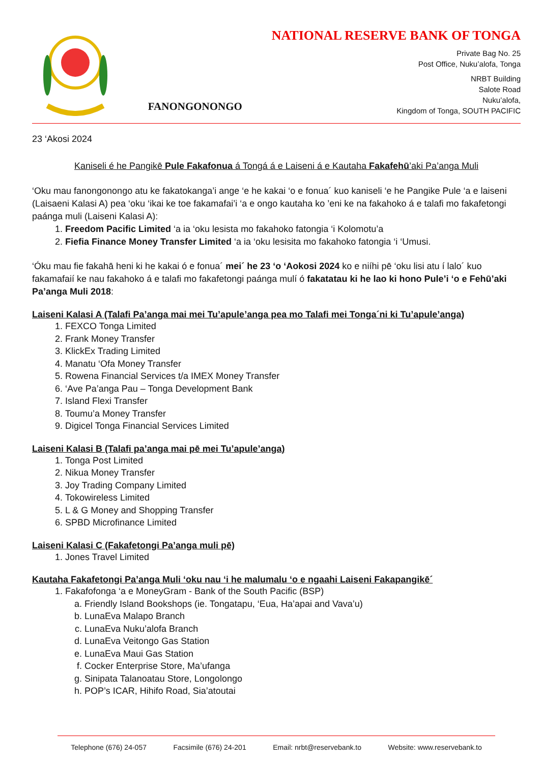FANONGONONGO
NATIONAL RESERVE BANK OF TONGA
Private Bag No. 25
Post Office, Nuku’alofa, Tonga
NRBT Building
Salote Road
Nuku’alofa,
Kingdom of Tonga, SOUTH PACIFIC
23 ‘Akosi 2024
Kaniseli é he Pangikē Pule Fakafonua á Tongá á e Laiseni á e Kautaha Fakafehū’aki Pa’anga Muli
‘Oku mau fanongonongo atu ke fakatokanga’i ange ‘e he kakai ‘o e fonua´ kuo kaniseli ‘e he Pangike Pule ‘a e laiseni (Laisaeni Kalasi A) pea ‘oku ‘ikai ke toe fakamafai’i ‘a e ongo kautaha ko ’eni ke na fakahoko á e talafi mo fakafetongi paánga muli (Laiseni Kalasi A):
1. Freedom Pacific Limited ‘a ia ‘oku lesista mo fakahoko fatongia ‘i Kolomotu’a
2. Fiefia Finance Money Transfer Limited ‘a ia ‘oku lesisita mo fakahoko fatongia ‘i ‘Umusi.
‘Óku mau fie fakahā heni ki he kakai ó e fonua´ mei´ he 23 ‘o ‘Aokosi 2024 ko e niíhi pē ‘oku lisi atu í lalo´ kuo fakamafaií ke nau fakahoko á e talafi mo fakafetongi paánga mulí ó fakatatau ki he lao ki hono Pule’i ‘o e Fehū’aki Pa’anga Muli 2018:
Laiseni Kalasi A (Talafi Pa’anga mai mei Tu’apule’anga pea mo Talafi mei Tonga´ni ki Tu’apule’anga)
1. FEXCO Tonga Limited
2. Frank Money Transfer
3. KlickEx Trading Limited
4. Manatu ‘Ofa Money Transfer
5. Rowena Financial Services t/a IMEX Money Transfer
6. ‘Ave Pa’anga Pau – Tonga Development Bank
7. Island Flexi Transfer
8. Toumu’a Money Transfer
9. Digicel Tonga Financial Services Limited
Laiseni Kalasi B (Talafi pa’anga mai pē mei Tu’apule’anga)
1. Tonga Post Limited
2. Nikua Money Transfer
3. Joy Trading Company Limited
4. Tokowireless Limited
5. L & G Money and Shopping Transfer
6. SPBD Microfinance Limited
Laiseni Kalasi C (Fakafetongi Pa’anga muli pē)
1. Jones Travel Limited
Kautaha Fakafetongi Pa’anga Muli ‘oku nau ‘i he malumalu ‘o e ngaahi Laiseni Fakapangikē´
1. Fakafofonga ‘a e MoneyGram - Bank of the South Pacific (BSP)
a. Friendly Island Bookshops (ie. Tongatapu, ‘Eua, Ha’apai and Vava’u)
b. LunaEva Malapo Branch
c. LunaEva Nuku’alofa Branch
d. LunaEva Veitongo Gas Station
e. LunaEva Maui Gas Station
f. Cocker Enterprise Store, Ma’ufanga
g. Sinipata Talanoatau Store, Longolongo
h. POP’s ICAR, Hihifo Road, Sia’atoutai
Telephone (676) 24-057 Facsimile (676) 24-201 Email: nrbt@reservebank.to Website: www.reservebank.to